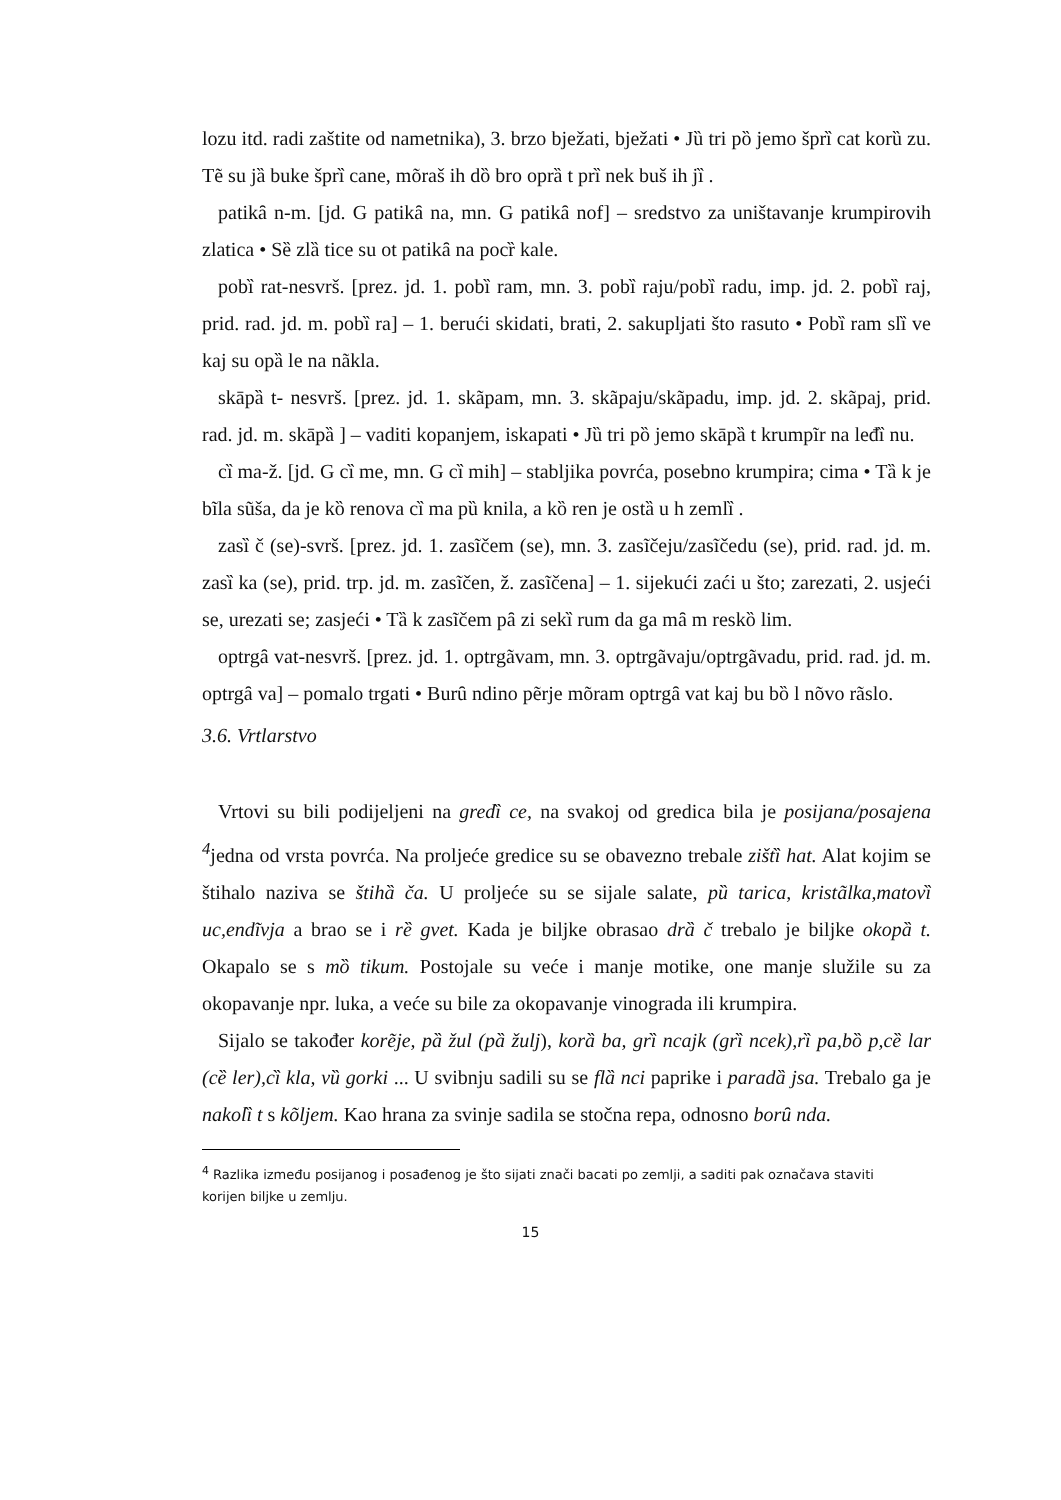lozu itd. radi zaštite od nametnika), 3. brzo bježati, bježati • Jȕ tri pȍ jemo šprȉ cat korȕ zu. Tẽ su jȁ buke šprȉ cane, mõraš ih dȍ bro oprȁ t prȉ nek buš ih jȉ .
patikȃ n-m. [jd. G patikȃ na, mn. G patikȃ nof] – sredstvo za uništavanje krumpirovih zlatica • Sȅ zlȁ tice su ot patikȃ na pocȑ kale.
pobȉ rat-nesvrš. [prez. jd. 1. pobȉ ram, mn. 3. pobȉ raju/pobȉ radu, imp. jd. 2. pobȉ raj, prid. rad. jd. m. pobȉ ra] – 1. berući skidati, brati, 2. sakupljati što rasuto • Pobȉ ram slȉ ve kaj su opȁ le na nãkla.
skāpȁ t- nesvrš. [prez. jd. 1. skãpam, mn. 3. skãpaju/skãpadu, imp. jd. 2. skãpaj, prid. rad. jd. m. skāpȁ ] – vaditi kopanjem, iskapati • Jȕ tri pȍ jemo skāpȁ t krumpĩr na leđȉ nu.
cȉ ma-ž. [jd. G cȉ me, mn. G cȉ mih] – stabljika povrća, posebno krumpira; cima • Tȁ k je bĩla sũša, da je kȍ renova cȉ ma pȕ knila, a kȍ ren je ostȁ u h zemlȉ .
zasȉ č (se)-svrš. [prez. jd. 1. zasĩčem (se), mn. 3. zasĩčeju/zasĩčedu (se), prid. rad. jd. m. zasȉ ka (se), prid. trp. jd. m. zasĩčen, ž. zasĩčena] – 1. sijekući zaći u što; zarezati, 2. usjeći se, urezati se; zasjeći • Tȁ k zasĩčem pȃ zi sekȉ rum da ga mȃ m reskȍ lim.
optrgȃ vat-nesvrš. [prez. jd. 1. optrgãvam, mn. 3. optrgãvaju/optrgãvadu, prid. rad. jd. m. optrgȃ va] – pomalo trgati • Burȗ ndino pẽrje mõram optrgȃ vat kaj bu bȍ l nõvo rãslo.
3.6. Vrtlarstvo
Vrtovi su bili podijeljeni na gredȉ ce, na svakoj od gredica bila je posijana/posajena <sup>4</sup>jedna od vrsta povrća. Na proljeće gredice su se obavezno trebale zištȉ hat. Alat kojim se štihalo naziva se štihȁ ča. U proljeće su se sijale salate, pȕ tarica, kristãlka,matovȉ uc,endĩvja a brao se i rȅ gvet. Kada je biljke obrasao drȁ č trebalo je biljke okopȁ t. Okapalo se s mȍ tikum. Postojale su veće i manje motike, one manje služile su za okopavanje npr. luka, a veće su bile za okopavanje vinograda ili krumpira.
Sijalo se također korẽje, pȁ žul (pȁ žulj), korȁ ba, grȉ ncajk (grȉ ncek),rȉ pa,bȍ p,cȅ lar (cȅ ler),cȉ kla, vȕ gorki ... U svibnju sadili su se flȁ nci paprike i paradȁ jsa. Trebalo ga je nakolȉ t s kõljem. Kao hrana za svinje sadila se stočna repa, odnosno borȗ nda.
<sup>4</sup> Razlika između posijanog i posađenog je što sijati znači bacati po zemlji, a saditi pak označava staviti korijen biljke u zemlju.
15